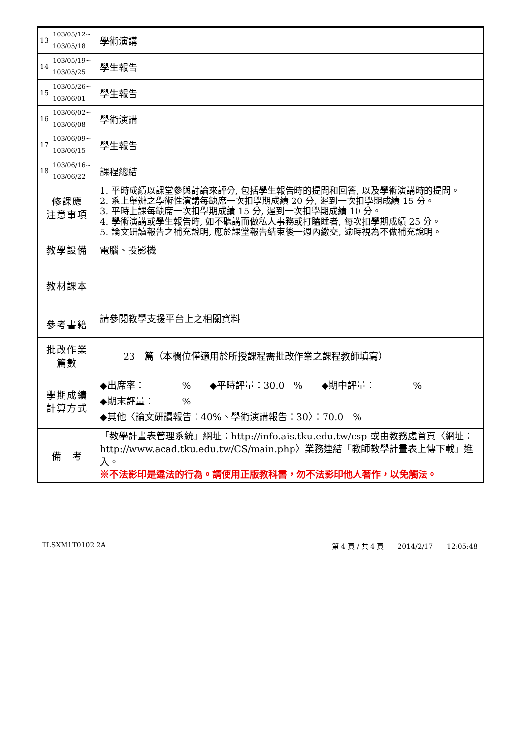| 13 | 103/05/12~ 103/05/18 | 學術演講 | |
| 14 | 103/05/19~ 103/05/25 | 學生報告 | |
| 15 | 103/05/26~ 103/06/01 | 學生報告 | |
| 16 | 103/06/02~ 103/06/08 | 學術演講 | |
| 17 | 103/06/09~ 103/06/15 | 學生報告 | |
| 18 | 103/06/16~ 103/06/22 | 課程總結 | |
| 修課應 注意事項 | | 1. 平時成績以課堂參與討論來評分, 包括學生報告時的提問和回答, 以及學術演講時的提問。 2. 系上舉辦之學術性演講每缺席一次扣學期成績 20 分, 遲到一次扣學期成績 15 分。 3. 平時上課每缺席一次扣學期成績 15 分, 遲到一次扣學期成績 10 分。 4. 學術演講或學生報告時, 如不聽講而做私人事務或打瞌睡者, 每次扣學期成績 25 分。 5. 論文研讀報告之補充說明, 應於課堂報告結束後一週內繳交, 逾時視為不做補充說明。 | |
| 教學設備 | | 電腦、投影機 | |
| 教材課本 | | | |
| 參考書籍 | | 請參閱教學支援平台上之相關資料 | |
| 批改作業 篇數 | | 23 篇（本欄位僅適用於所授課程需批改作業之課程教師填寫） | |
| 學期成績 計算方式 | | ◆出席率： % ◆平時評量：30.0 % ◆期中評量： % ◆期末評量： % ◆其他〈論文研讀報告：40%、學術演講報告：30〉：70.0 % | |
| 備 考 | | 「教學計畫表管理系統」網址： http://info.ais.tku.edu.tw/csp 或由教務處首頁〈網址： http://www.acad.tku.edu.tw/CS/main.php 〉業務連結「教師教學計畫表上傳下載」進入。 ※不法影印是違法的行為。請使用正版教科書，勿不法影印他人著作，以免觸法。 | |
TLSXM1T0102 2A 第 4 頁 / 共 4 頁　　2014/2/17　　12:05:48